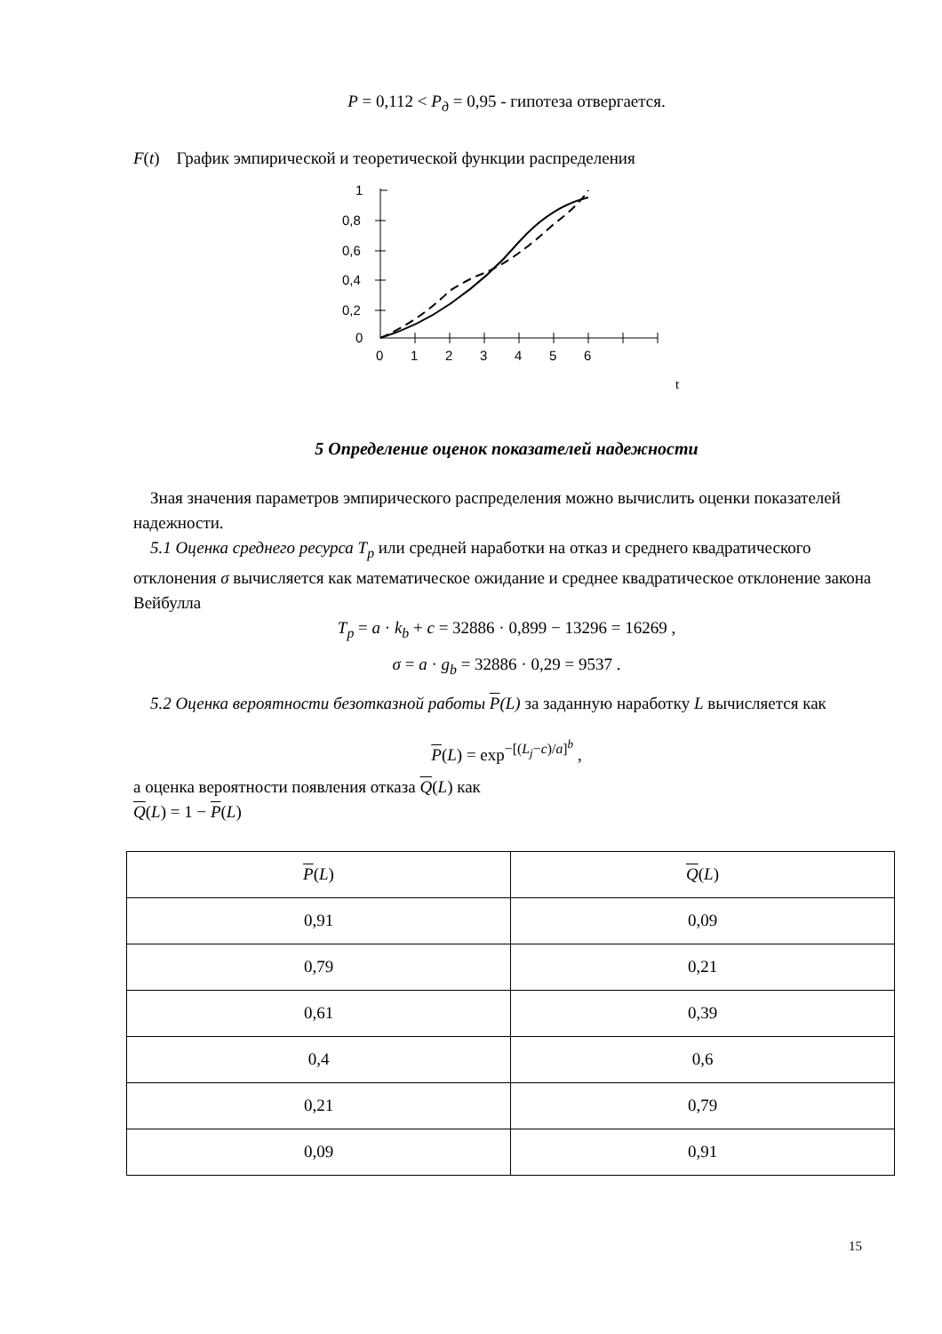P = 0,112 < P<sub>д</sub> = 0,95 - гипотеза отвергается.
F(t) График эмпирической и теоретической функции распределения
1
0,8
0,6
0,4
0,2
0
0
1
2
3
4
5
6
t
5 Определение оценок показателей надежности
Зная значения параметров эмпирического распределения можно вычислить оценки показателей надежности.
5.1 Оценка среднего ресурса T<sub>p</sub> или средней наработки на отказ и среднего квадратического отклонения σ вычисляется как математическое ожидание и среднее квадратическое отклонение закона Вейбулла
T<sub>p</sub> = a · k<sub>b</sub> + c = 32886 · 0,899 − 13296 = 16269 ,
σ = a · g<sub>b</sub> = 32886 · 0,29 = 9537 .
5.2 Оценка вероятности безотказной работы P(L) за заданную наработку L вычисляется как
P(L) = exp<sup>−[(L<sub>j</sub>−c)/a]<sup>b</sup></sup> ,
а оценка вероятности появления отказа Q(L) как
Q(L) = 1 − P(L)
| P ( L ) | Q ( L ) |
| --- | --- |
| 0,91 | 0,09 |
| 0,79 | 0,21 |
| 0,61 | 0,39 |
| 0,4 | 0,6 |
| 0,21 | 0,79 |
| 0,09 | 0,91 |
15